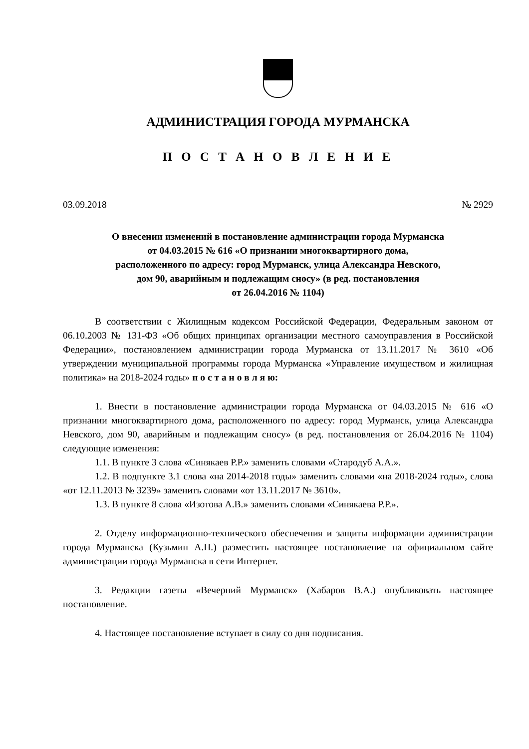АДМИНИСТРАЦИЯ ГОРОДА МУРМАНСКА
П О С Т А Н О В Л Е Н И Е
03.09.2018 № 2929
О внесении изменений в постановление администрации города Мурманска
от 04.03.2015 № 616 «О признании многоквартирного дома,
расположенного по адресу: город Мурманск, улица Александра Невского,
дом 90, аварийным и подлежащим сносу» (в ред. постановления
от 26.04.2016 № 1104)
В соответствии с Жилищным кодексом Российской Федерации, Федеральным законом от 06.10.2003 № 131-ФЗ «Об общих принципах организации местного самоуправления в Российской Федерации», постановлением администрации города Мурманска от 13.11.2017 № 3610 «Об утверждении муниципальной программы города Мурманска «Управление имуществом и жилищная политика» на 2018-2024 годы» п о с т а н о в л я ю:
1. Внести в постановление администрации города Мурманска от 04.03.2015 № 616 «О признании многоквартирного дома, расположенного по адресу: город Мурманск, улица Александра Невского, дом 90, аварийным и подлежащим сносу» (в ред. постановления от 26.04.2016 № 1104) следующие изменения:
1.1. В пункте 3 слова «Синякаев Р.Р.» заменить словами «Стародуб А.А.».
1.2. В подпункте 3.1 слова «на 2014-2018 годы» заменить словами «на 2018-2024 годы», слова «от 12.11.2013 № 3239» заменить словами «от 13.11.2017 № 3610».
1.3. В пункте 8 слова «Изотова А.В.» заменить словами «Синякаева Р.Р.».
2. Отделу информационно-технического обеспечения и защиты информации администрации города Мурманска (Кузьмин А.Н.) разместить настоящее постановление на официальном сайте администрации города Мурманска в сети Интернет.
3. Редакции газеты «Вечерний Мурманск» (Хабаров В.А.) опубликовать настоящее постановление.
4. Настоящее постановление вступает в силу со дня подписания.